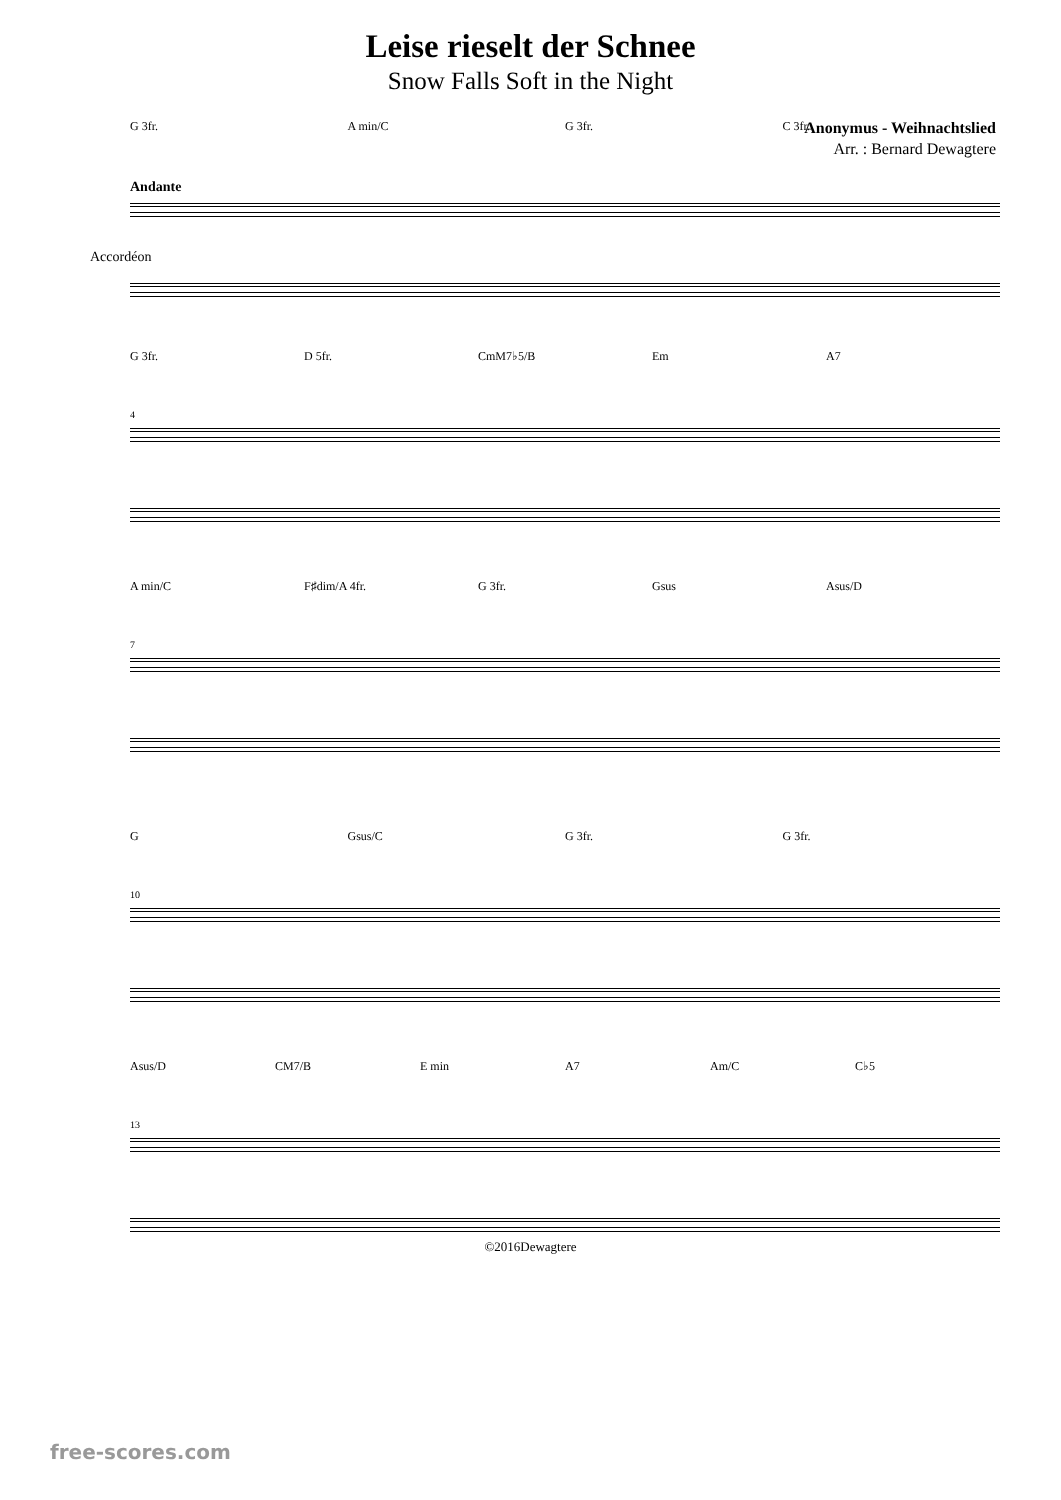Leise rieselt der Schnee
Snow Falls Soft in the Night
Anonymus - Weihnachtslied
Arr. : Bernard Dewagtere
G 3fr. A min/C G 3fr. C 3fr.
Andante
Accordéon
G 3fr. D 5fr. CmM7♭5/B Em A7
4
A min/C F♯dim/A 4fr. G 3fr. Gsus Asus/D
7
G Gsus/C G 3fr. G 3fr.
10
Asus/D CM7/B E min A7 Am/C C♭5
13
©2016Dewagtere
free-scores.com